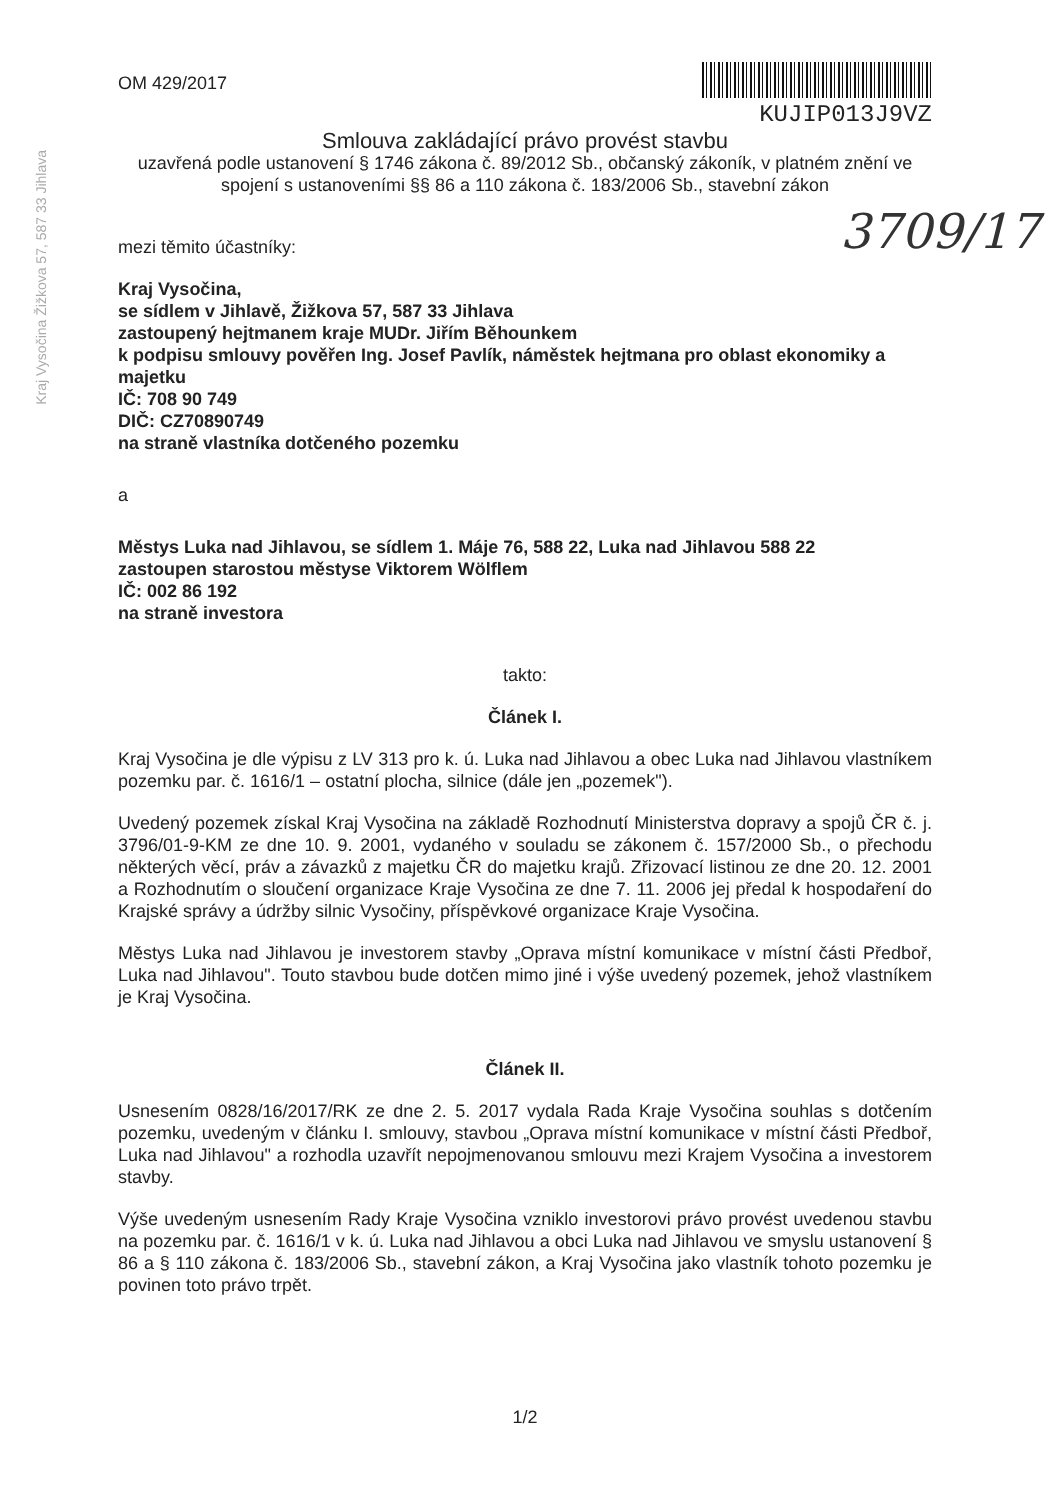Kraj Vysočina Žižkova 57, 587 33 Jihlava
3709/17
OM 429/2017
KUJIP013J9VZ
Smlouva zakládající právo provést stavbu
uzavřená podle ustanovení § 1746 zákona č. 89/2012 Sb., občanský zákoník, v platném znění ve spojení s ustanoveními §§ 86 a 110 zákona č. 183/2006 Sb., stavební zákon
mezi těmito účastníky:
Kraj Vysočina,
se sídlem v Jihlavě, Žižkova 57, 587 33 Jihlava
zastoupený hejtmanem kraje MUDr. Jiřím Běhounkem
k podpisu smlouvy pověřen Ing. Josef Pavlík, náměstek hejtmana pro oblast ekonomiky a majetku
IČ: 708 90 749
DIČ: CZ70890749
na straně vlastníka dotčeného pozemku
a
Městys Luka nad Jihlavou, se sídlem 1. Máje 76, 588 22, Luka nad Jihlavou 588 22
zastoupen starostou městyse Viktorem Wölflem
IČ: 002 86 192
na straně investora
takto:
Článek I.
Kraj Vysočina je dle výpisu z LV 313 pro k. ú. Luka nad Jihlavou a obec Luka nad Jihlavou vlastníkem pozemku par. č. 1616/1 – ostatní plocha, silnice (dále jen „pozemek").
Uvedený pozemek získal Kraj Vysočina na základě Rozhodnutí Ministerstva dopravy a spojů ČR č. j. 3796/01-9-KM ze dne 10. 9. 2001, vydaného v souladu se zákonem č. 157/2000 Sb., o přechodu některých věcí, práv a závazků z majetku ČR do majetku krajů. Zřizovací listinou ze dne 20. 12. 2001 a Rozhodnutím o sloučení organizace Kraje Vysočina ze dne 7. 11. 2006 jej předal k hospodaření do Krajské správy a údržby silnic Vysočiny, příspěvkové organizace Kraje Vysočina.
Městys Luka nad Jihlavou je investorem stavby „Oprava místní komunikace v místní části Předboř, Luka nad Jihlavou". Touto stavbou bude dotčen mimo jiné i výše uvedený pozemek, jehož vlastníkem je Kraj Vysočina.
Článek II.
Usnesením 0828/16/2017/RK ze dne 2. 5. 2017 vydala Rada Kraje Vysočina souhlas s dotčením pozemku, uvedeným v článku I. smlouvy, stavbou „Oprava místní komunikace v místní části Předboř, Luka nad Jihlavou" a rozhodla uzavřít nepojmenovanou smlouvu mezi Krajem Vysočina a investorem stavby.
Výše uvedeným usnesením Rady Kraje Vysočina vzniklo investorovi právo provést uvedenou stavbu na pozemku par. č. 1616/1 v k. ú. Luka nad Jihlavou a obci Luka nad Jihlavou ve smyslu ustanovení § 86 a § 110 zákona č. 183/2006 Sb., stavební zákon, a Kraj Vysočina jako vlastník tohoto pozemku je povinen toto právo trpět.
1/2